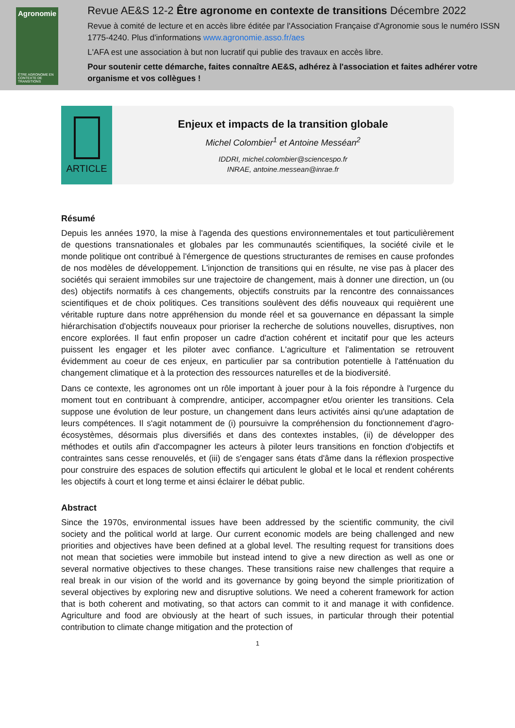Agronomie
ÊTRE AGRONOME EN CONTEXTE DE TRANSITIONS
Revue AE&S 12-2 Être agronome en contexte de transitions Décembre 2022
Revue à comité de lecture et en accès libre éditée par l'Association Française d'Agronomie sous le numéro ISSN 1775-4240. Plus d'informations www.agronomie.asso.fr/aes
L'AFA est une association à but non lucratif qui publie des travaux en accès libre.
Pour soutenir cette démarche, faites connaître AE&S, adhérez à l'association et faites adhérer votre organisme et vos collègues !
ARTICLE
Enjeux et impacts de la transition globale
Michel Colombier<sup>1</sup> et Antoine Messéan<sup>2</sup>
IDDRI, michel.colombier@sciencespo.fr
INRAE, antoine.messean@inrae.fr
Résumé
Depuis les années 1970, la mise à l'agenda des questions environnementales et tout particulièrement de questions transnationales et globales par les communautés scientifiques, la société civile et le monde politique ont contribué à l'émergence de questions structurantes de remises en cause profondes de nos modèles de développement. L'injonction de transitions qui en résulte, ne vise pas à placer des sociétés qui seraient immobiles sur une trajectoire de changement, mais à donner une direction, un (ou des) objectifs normatifs à ces changements, objectifs construits par la rencontre des connaissances scientifiques et de choix politiques. Ces transitions soulèvent des défis nouveaux qui requièrent une véritable rupture dans notre appréhension du monde réel et sa gouvernance en dépassant la simple hiérarchisation d'objectifs nouveaux pour prioriser la recherche de solutions nouvelles, disruptives, non encore explorées. Il faut enfin proposer un cadre d'action cohérent et incitatif pour que les acteurs puissent les engager et les piloter avec confiance. L'agriculture et l'alimentation se retrouvent évidemment au coeur de ces enjeux, en particulier par sa contribution potentielle à l'atténuation du changement climatique et à la protection des ressources naturelles et de la biodiversité.
Dans ce contexte, les agronomes ont un rôle important à jouer pour à la fois répondre à l'urgence du moment tout en contribuant à comprendre, anticiper, accompagner et/ou orienter les transitions. Cela suppose une évolution de leur posture, un changement dans leurs activités ainsi qu'une adaptation de leurs compétences. Il s'agit notamment de (i) poursuivre la compréhension du fonctionnement d'agro-écosystèmes, désormais plus diversifiés et dans des contextes instables, (ii) de développer des méthodes et outils afin d'accompagner les acteurs à piloter leurs transitions en fonction d'objectifs et contraintes sans cesse renouvelés, et (iii) de s'engager sans états d'âme dans la réflexion prospective pour construire des espaces de solution effectifs qui articulent le global et le local et rendent cohérents les objectifs à court et long terme et ainsi éclairer le débat public.
Abstract
Since the 1970s, environmental issues have been addressed by the scientific community, the civil society and the political world at large. Our current economic models are being challenged and new priorities and objectives have been defined at a global level. The resulting request for transitions does not mean that societies were immobile but instead intend to give a new direction as well as one or several normative objectives to these changes. These transitions raise new challenges that require a real break in our vision of the world and its governance by going beyond the simple prioritization of several objectives by exploring new and disruptive solutions. We need a coherent framework for action that is both coherent and motivating, so that actors can commit to it and manage it with confidence. Agriculture and food are obviously at the heart of such issues, in particular through their potential contribution to climate change mitigation and the protection of
1